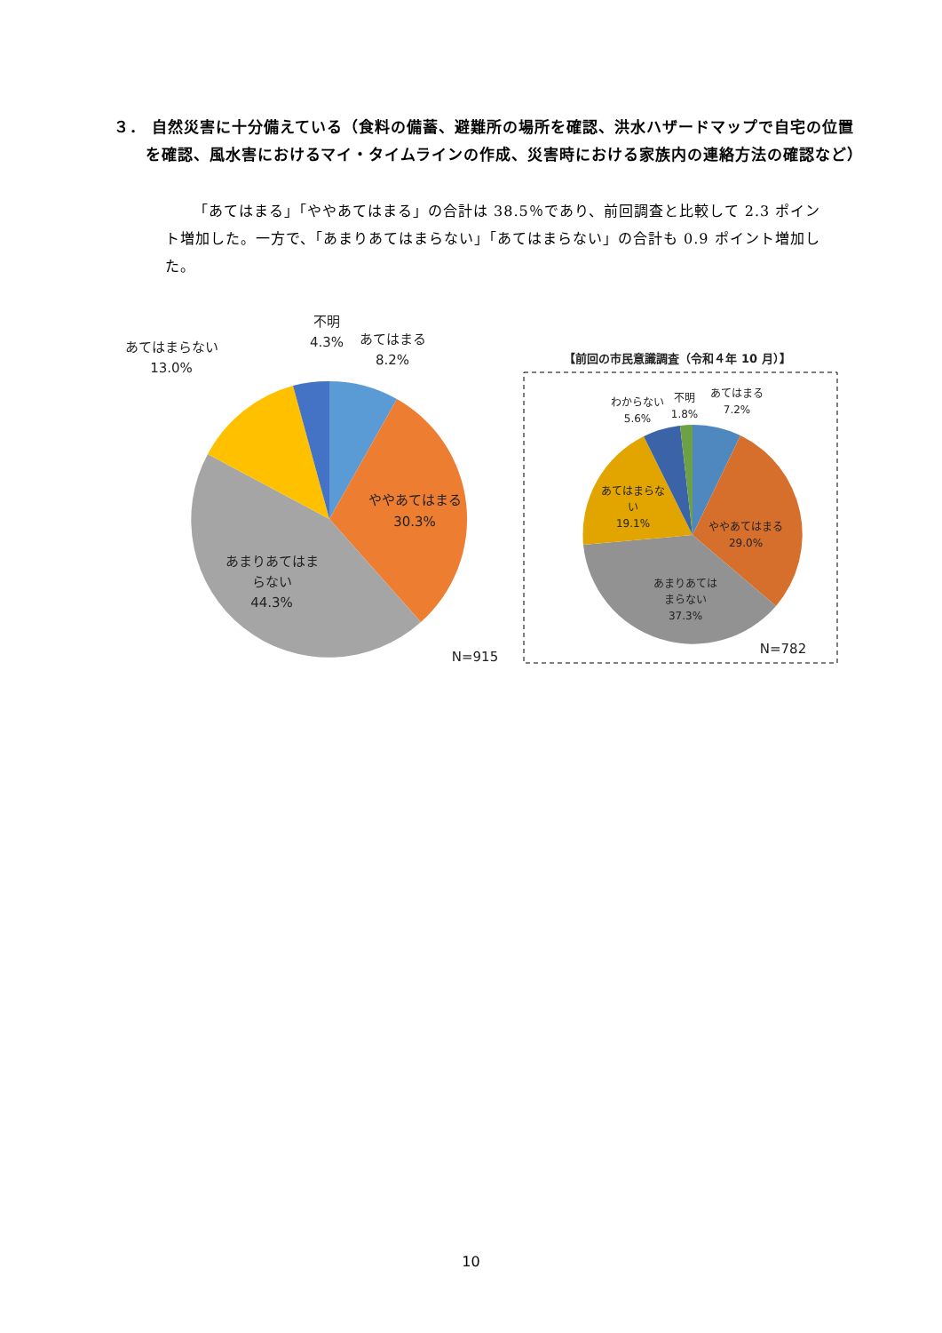３． 自然災害に十分備えている（食料の備蓄、避難所の場所を確認、洪水ハザードマップで自宅の位置を確認、風水害におけるマイ・タイムラインの作成、災害時における家族内の連絡方法の確認など）
「あてはまる」「ややあてはまる」の合計は 38.5％であり、前回調査と比較して 2.3 ポイント増加した。一方で、「あまりあてはまらない」「あてはまらない」の合計も 0.9 ポイント増加した。
不明
4.3%
あてはまる
8.2%
あてはまらない
13.0%
ややあてはまる
30.3%
あまりあてはま
らない
44.3%
N=915
【前回の市民意識調査（令和４年 10 月）】
わからない
5.6%
不明
1.8%
あてはまる
7.2%
あてはまらな
い
19.1%
ややあてはまる
29.0%
あまりあては
まらない
37.3%
N=782
10